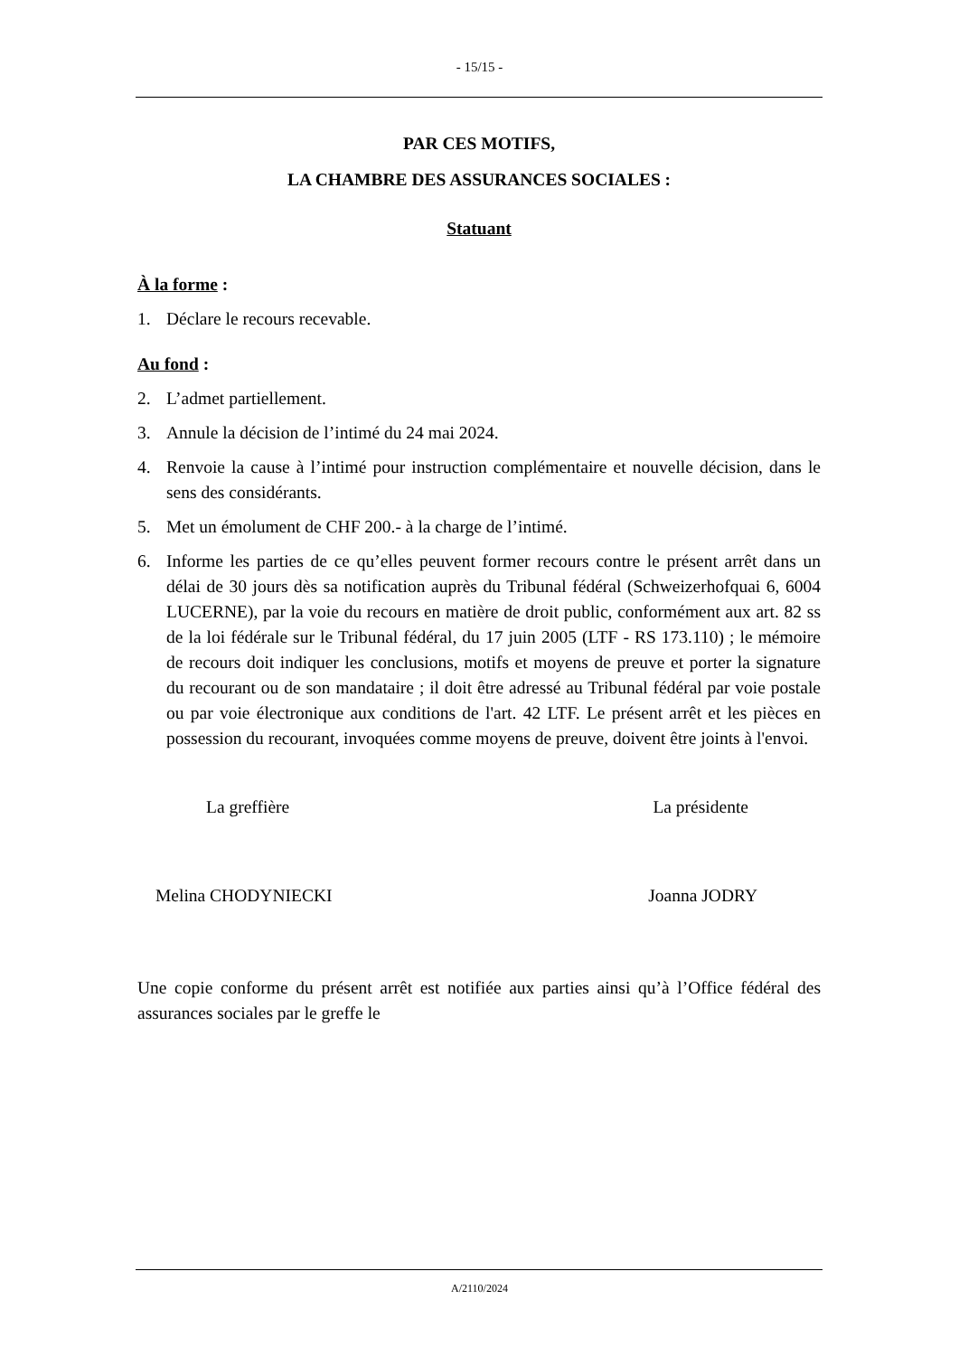- 15/15 -
PAR CES MOTIFS,
LA CHAMBRE DES ASSURANCES SOCIALES :
Statuant
À la forme :
1. Déclare le recours recevable.
Au fond :
2. L’admet partiellement.
3. Annule la décision de l’intimé du 24 mai 2024.
4. Renvoie la cause à l’intimé pour instruction complémentaire et nouvelle décision, dans le sens des considérants.
5. Met un émolument de CHF 200.- à la charge de l’intimé.
6. Informe les parties de ce qu’elles peuvent former recours contre le présent arrêt dans un délai de 30 jours dès sa notification auprès du Tribunal fédéral (Schweizerhofquai 6, 6004 LUCERNE), par la voie du recours en matière de droit public, conformément aux art. 82 ss de la loi fédérale sur le Tribunal fédéral, du 17 juin 2005 (LTF - RS 173.110) ; le mémoire de recours doit indiquer les conclusions, motifs et moyens de preuve et porter la signature du recourant ou de son mandataire ; il doit être adressé au Tribunal fédéral par voie postale ou par voie électronique aux conditions de l'art. 42 LTF. Le présent arrêt et les pièces en possession du recourant, invoquées comme moyens de preuve, doivent être joints à l'envoi.
La greffière La présidente
Melina CHODYNIECKI Joanna JODRY
Une copie conforme du présent arrêt est notifiée aux parties ainsi qu’à l’Office fédéral des assurances sociales par le greffe le
A/2110/2024